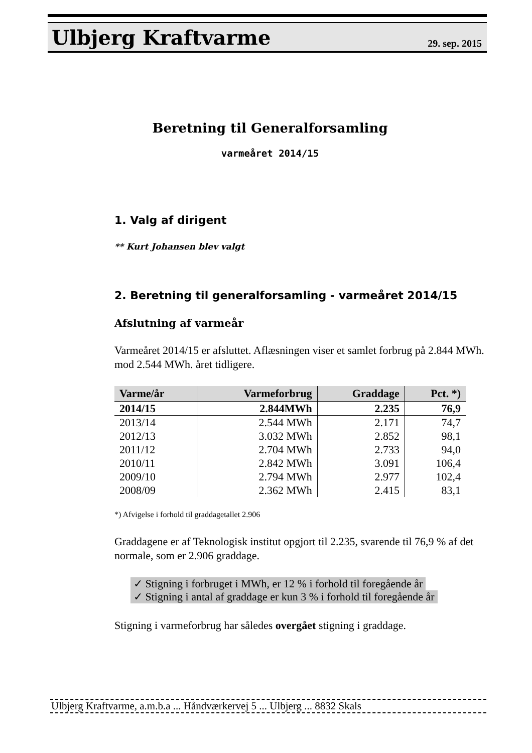Ulbjerg Kraftvarme
29. sep. 2015
Beretning til Generalforsamling
varmeåret 2014/15
1. Valg af dirigent
** Kurt Johansen blev valgt
2. Beretning til generalforsamling - varmeåret 2014/15
Afslutning af varmeår
Varmeåret 2014/15 er afsluttet. Aflæsningen viser et samlet forbrug på 2.844 MWh. mod 2.544 MWh. året tidligere.
| Varme/år | Varmeforbrug | Graddage | Pct. *) |
| --- | --- | --- | --- |
| 2014/15 | 2.844MWh | 2.235 | 76,9 |
| 2013/14 | 2.544 MWh | 2.171 | 74,7 |
| 2012/13 | 3.032 MWh | 2.852 | 98,1 |
| 2011/12 | 2.704 MWh | 2.733 | 94,0 |
| 2010/11 | 2.842 MWh | 3.091 | 106,4 |
| 2009/10 | 2.794 MWh | 2.977 | 102,4 |
| 2008/09 | 2.362 MWh | 2.415 | 83,1 |
*) Afvigelse i forhold til graddagetallet 2.906
Graddagene er af Teknologisk institut opgjort til 2.235, svarende til 76,9 % af det normale, som er 2.906 graddage.
✓ Stigning i forbruget i MWh, er 12 % i forhold til foregående år
✓ Stigning i antal af graddage er kun 3 % i forhold til foregående år
Stigning i varmeforbrug har således overgået stigning i graddage.
Ulbjerg Kraftvarme, a.m.b.a ... Håndværkervej 5 ... Ulbjerg ... 8832 Skals